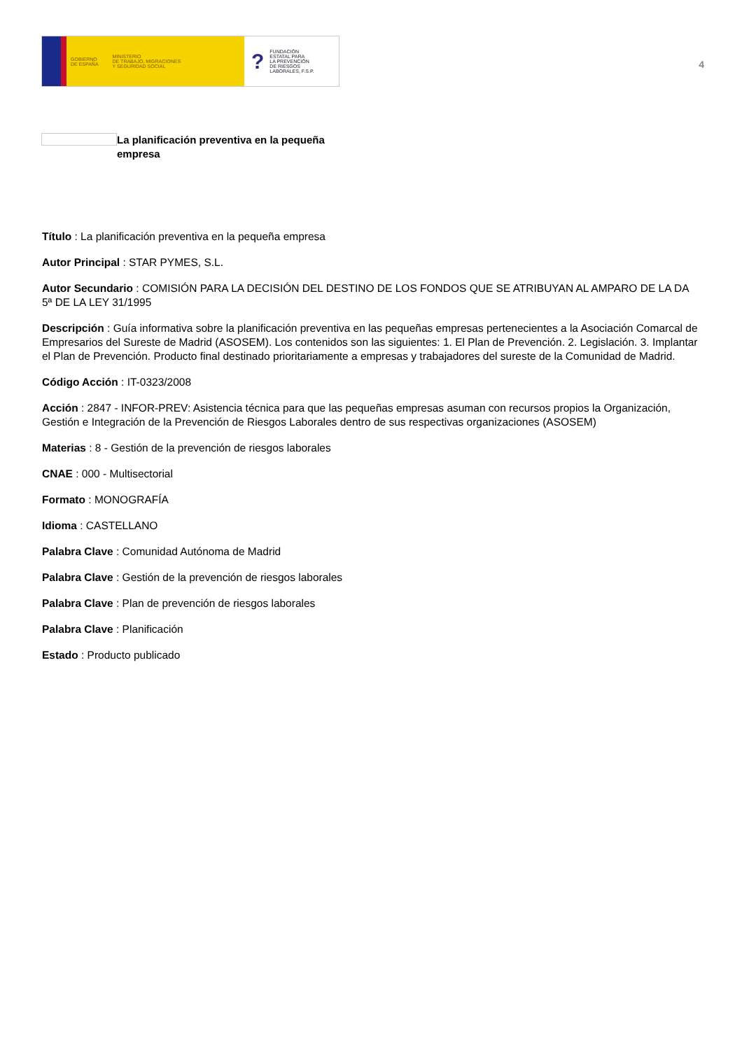GOBIERNO
DE ESPAÑA MINISTERIO
DE TRABAJO, MIGRACIONES
Y SEGURIDAD SOCIAL
? FUNDACIÓN
ESTATAL PARA
LA PREVENCIÓN
DE RIESGOS
LABORALES, F.S.P.
4
La planificación preventiva en la pequeña empresa
Título : La planificación preventiva en la pequeña empresa
Autor Principal : STAR PYMES, S.L.
Autor Secundario : COMISIÓN PARA LA DECISIÓN DEL DESTINO DE LOS FONDOS QUE SE ATRIBUYAN AL AMPARO DE LA DA 5ª DE LA LEY 31/1995
Descripción : Guía informativa sobre la planificación preventiva en las pequeñas empresas pertenecientes a la Asociación Comarcal de Empresarios del Sureste de Madrid (ASOSEM). Los contenidos son las siguientes: 1. El Plan de Prevención. 2. Legislación. 3. Implantar el Plan de Prevención. Producto final destinado prioritariamente a empresas y trabajadores del sureste de la Comunidad de Madrid.
Código Acción : IT-0323/2008
Acción : 2847 - INFOR-PREV: Asistencia técnica para que las pequeñas empresas asuman con recursos propios la Organización, Gestión e Integración de la Prevención de Riesgos Laborales dentro de sus respectivas organizaciones (ASOSEM)
Materias : 8 - Gestión de la prevención de riesgos laborales
CNAE : 000 - Multisectorial
Formato : MONOGRAFÍA
Idioma : CASTELLANO
Palabra Clave : Comunidad Autónoma de Madrid
Palabra Clave : Gestión de la prevención de riesgos laborales
Palabra Clave : Plan de prevención de riesgos laborales
Palabra Clave : Planificación
Estado : Producto publicado